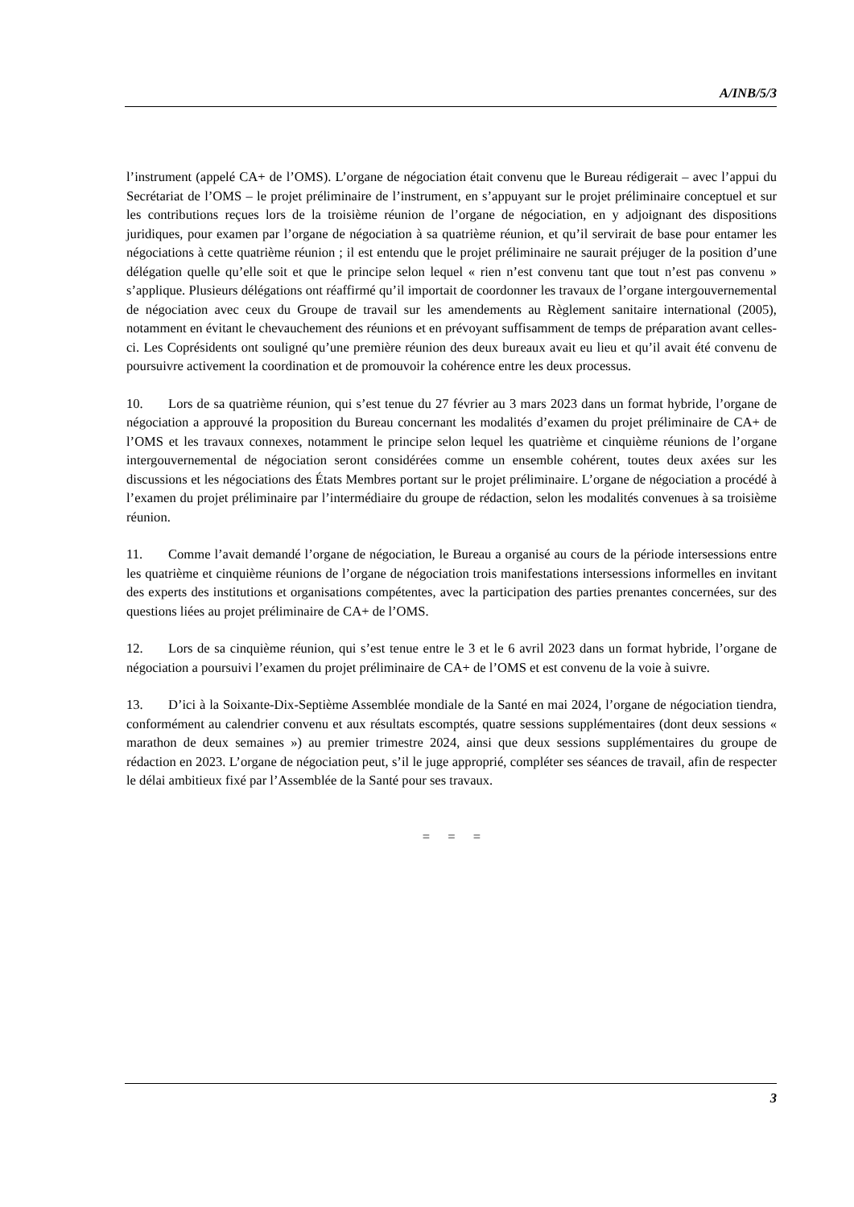A/INB/5/3
l’instrument (appelé CA+ de l’OMS). L’organe de négociation était convenu que le Bureau rédigerait – avec l’appui du Secrétariat de l’OMS – le projet préliminaire de l’instrument, en s’appuyant sur le projet préliminaire conceptuel et sur les contributions reçues lors de la troisième réunion de l’organe de négociation, en y adjoignant des dispositions juridiques, pour examen par l’organe de négociation à sa quatrième réunion, et qu’il servirait de base pour entamer les négociations à cette quatrième réunion ; il est entendu que le projet préliminaire ne saurait préjuger de la position d’une délégation quelle qu’elle soit et que le principe selon lequel « rien n’est convenu tant que tout n’est pas convenu » s’applique. Plusieurs délégations ont réaffirmé qu’il importait de coordonner les travaux de l’organe intergouvernemental de négociation avec ceux du Groupe de travail sur les amendements au Règlement sanitaire international (2005), notamment en évitant le chevauchement des réunions et en prévoyant suffisamment de temps de préparation avant celles-ci. Les Coprésidents ont souligné qu’une première réunion des deux bureaux avait eu lieu et qu’il avait été convenu de poursuivre activement la coordination et de promouvoir la cohérence entre les deux processus.
10. Lors de sa quatrième réunion, qui s’est tenue du 27 février au 3 mars 2023 dans un format hybride, l’organe de négociation a approuvé la proposition du Bureau concernant les modalités d’examen du projet préliminaire de CA+ de l’OMS et les travaux connexes, notamment le principe selon lequel les quatrième et cinquième réunions de l’organe intergouvernemental de négociation seront considérées comme un ensemble cohérent, toutes deux axées sur les discussions et les négociations des États Membres portant sur le projet préliminaire. L’organe de négociation a procédé à l’examen du projet préliminaire par l’intermédiaire du groupe de rédaction, selon les modalités convenues à sa troisième réunion.
11. Comme l’avait demandé l’organe de négociation, le Bureau a organisé au cours de la période intersessions entre les quatrième et cinquième réunions de l’organe de négociation trois manifestations intersessions informelles en invitant des experts des institutions et organisations compétentes, avec la participation des parties prenantes concernées, sur des questions liées au projet préliminaire de CA+ de l’OMS.
12. Lors de sa cinquième réunion, qui s’est tenue entre le 3 et le 6 avril 2023 dans un format hybride, l’organe de négociation a poursuivi l’examen du projet préliminaire de CA+ de l’OMS et est convenu de la voie à suivre.
13. D’ici à la Soixante-Dix-Septième Assemblée mondiale de la Santé en mai 2024, l’organe de négociation tiendra, conformément au calendrier convenu et aux résultats escomptés, quatre sessions supplémentaires (dont deux sessions « marathon de deux semaines ») au premier trimestre 2024, ainsi que deux sessions supplémentaires du groupe de rédaction en 2023. L’organe de négociation peut, s’il le juge approprié, compléter ses séances de travail, afin de respecter le délai ambitieux fixé par l’Assemblée de la Santé pour ses travaux.
= = =
3